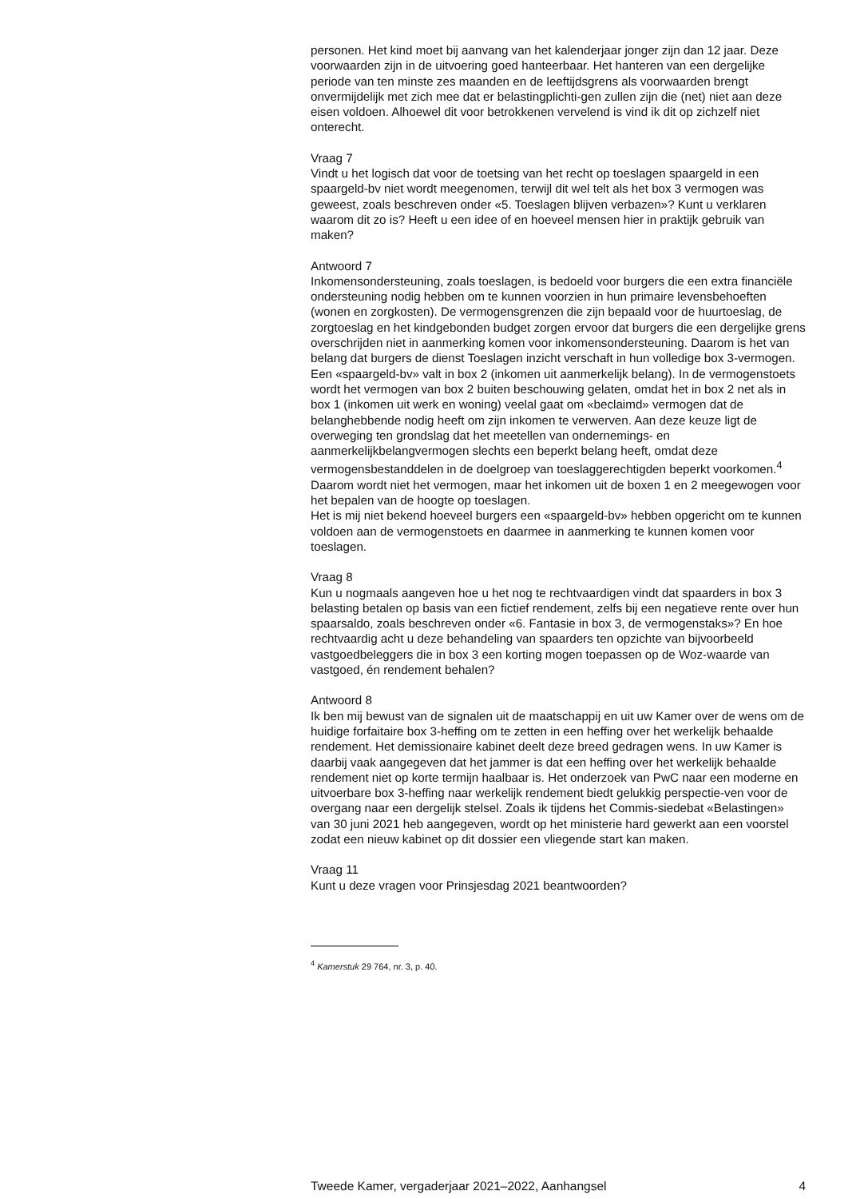personen. Het kind moet bij aanvang van het kalenderjaar jonger zijn dan 12 jaar. Deze voorwaarden zijn in de uitvoering goed hanteerbaar. Het hanteren van een dergelijke periode van ten minste zes maanden en de leeftijdsgrens als voorwaarden brengt onvermijdelijk met zich mee dat er belastingplichti-gen zullen zijn die (net) niet aan deze eisen voldoen. Alhoewel dit voor betrokkenen vervelend is vind ik dit op zichzelf niet onterecht.
Vraag 7
Vindt u het logisch dat voor de toetsing van het recht op toeslagen spaargeld in een spaargeld-bv niet wordt meegenomen, terwijl dit wel telt als het box 3 vermogen was geweest, zoals beschreven onder «5. Toeslagen blijven verbazen»? Kunt u verklaren waarom dit zo is? Heeft u een idee of en hoeveel mensen hier in praktijk gebruik van maken?
Antwoord 7
Inkomensondersteuning, zoals toeslagen, is bedoeld voor burgers die een extra financiële ondersteuning nodig hebben om te kunnen voorzien in hun primaire levensbehoeften (wonen en zorgkosten). De vermogensgrenzen die zijn bepaald voor de huurtoeslag, de zorgtoeslag en het kindgebonden budget zorgen ervoor dat burgers die een dergelijke grens overschrijden niet in aanmerking komen voor inkomensondersteuning. Daarom is het van belang dat burgers de dienst Toeslagen inzicht verschaft in hun volledige box 3-vermogen.
Een «spaargeld-bv» valt in box 2 (inkomen uit aanmerkelijk belang). In de vermogenstoets wordt het vermogen van box 2 buiten beschouwing gelaten, omdat het in box 2 net als in box 1 (inkomen uit werk en woning) veelal gaat om «beclaimd» vermogen dat de belanghebbende nodig heeft om zijn inkomen te verwerven. Aan deze keuze ligt de overweging ten grondslag dat het meetellen van ondernemings- en aanmerkelijkbelangvermogen slechts een beperkt belang heeft, omdat deze vermogensbestanddelen in de doelgroep van toeslaggerechtigden beperkt voorkomen.<sup>4</sup> Daarom wordt niet het vermogen, maar het inkomen uit de boxen 1 en 2 meegewogen voor het bepalen van de hoogte op toeslagen.
Het is mij niet bekend hoeveel burgers een «spaargeld-bv» hebben opgericht om te kunnen voldoen aan de vermogenstoets en daarmee in aanmerking te kunnen komen voor toeslagen.
Vraag 8
Kun u nogmaals aangeven hoe u het nog te rechtvaardigen vindt dat spaarders in box 3 belasting betalen op basis van een fictief rendement, zelfs bij een negatieve rente over hun spaarsaldo, zoals beschreven onder «6. Fantasie in box 3, de vermogenstaks»? En hoe rechtvaardig acht u deze behandeling van spaarders ten opzichte van bijvoorbeeld vastgoedbeleggers die in box 3 een korting mogen toepassen op de Woz-waarde van vastgoed, én rendement behalen?
Antwoord 8
Ik ben mij bewust van de signalen uit de maatschappij en uit uw Kamer over de wens om de huidige forfaitaire box 3-heffing om te zetten in een heffing over het werkelijk behaalde rendement. Het demissionaire kabinet deelt deze breed gedragen wens. In uw Kamer is daarbij vaak aangegeven dat het jammer is dat een heffing over het werkelijk behaalde rendement niet op korte termijn haalbaar is. Het onderzoek van PwC naar een moderne en uitvoerbare box 3-heffing naar werkelijk rendement biedt gelukkig perspectie-ven voor de overgang naar een dergelijk stelsel. Zoals ik tijdens het Commis-siedebat «Belastingen» van 30 juni 2021 heb aangegeven, wordt op het ministerie hard gewerkt aan een voorstel zodat een nieuw kabinet op dit dossier een vliegende start kan maken.
Vraag 11
Kunt u deze vragen voor Prinsjesdag 2021 beantwoorden?
<sup>4</sup> Kamerstuk 29 764, nr. 3, p. 40.
Tweede Kamer, vergaderjaar 2021–2022, Aanhangsel 4